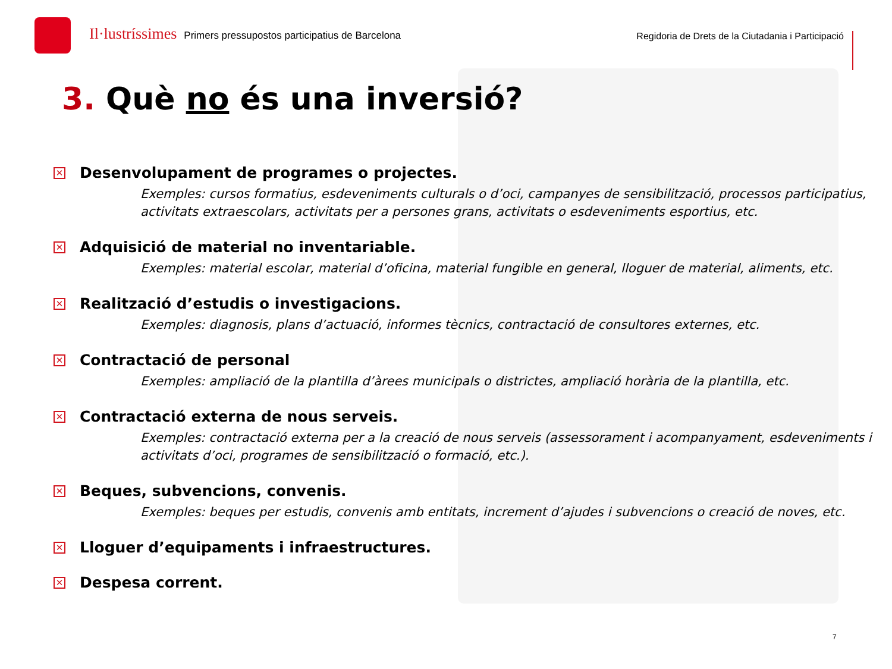Il·lustríssimes Primers pressupostos participatius de Barcelona
Regidoria de Drets de la Ciutadania i Participació
3. Què no és una inversió?
✕ Desenvolupament de programes o projectes.
Exemples: cursos formatius, esdeveniments culturals o d’oci, campanyes de sensibilització, processos participatius, activitats extraescolars, activitats per a persones grans, activitats o esdeveniments esportius, etc.
✕ Adquisició de material no inventariable.
Exemples: material escolar, material d’oficina, material fungible en general, lloguer de material, aliments, etc.
✕ Realització d’estudis o investigacions.
Exemples: diagnosis, plans d’actuació, informes tècnics, contractació de consultores externes, etc.
✕ Contractació de personal
Exemples: ampliació de la plantilla d’àrees municipals o districtes, ampliació horària de la plantilla, etc.
✕ Contractació externa de nous serveis.
Exemples: contractació externa per a la creació de nous serveis (assessorament i acompanyament, esdeveniments i activitats d’oci, programes de sensibilització o formació, etc.).
✕ Beques, subvencions, convenis.
Exemples: beques per estudis, convenis amb entitats, increment d’ajudes i subvencions o creació de noves, etc.
✕ Lloguer d’equipaments i infraestructures.
✕ Despesa corrent.
7